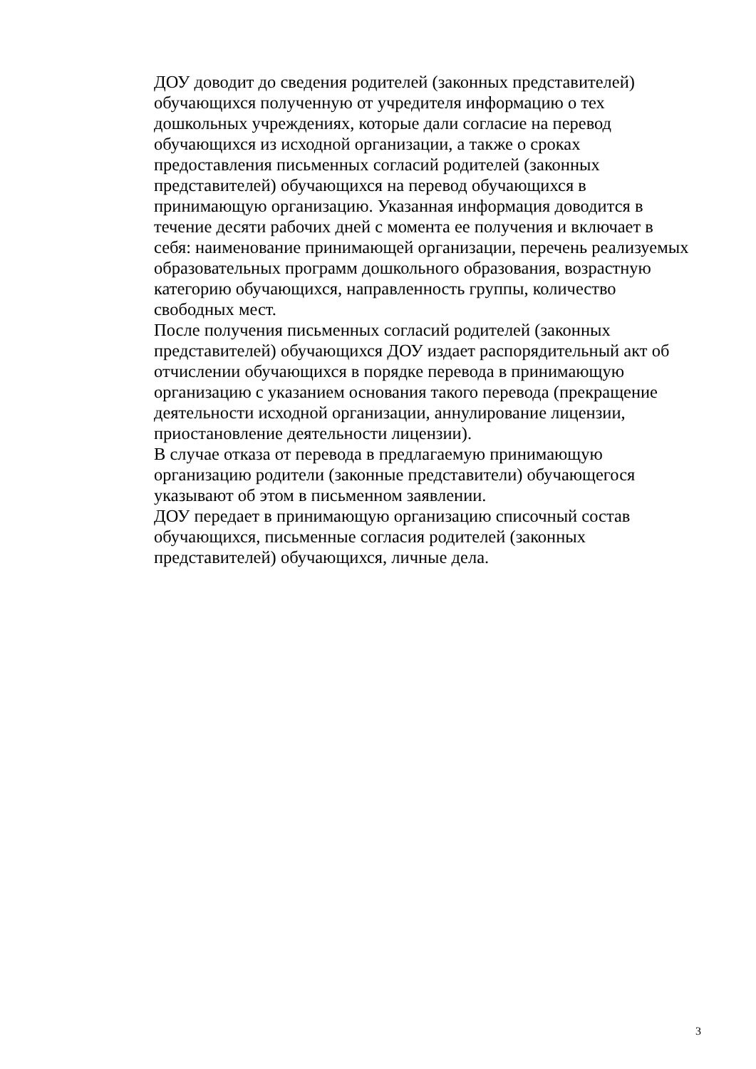ДОУ доводит до сведения родителей (законных представителей)
обучающихся полученную от учредителя информацию о тех
дошкольных учреждениях, которые дали согласие на перевод
обучающихся из исходной организации, а также о сроках
предоставления письменных согласий родителей (законных
представителей) обучающихся на перевод обучающихся в
принимающую организацию. Указанная информация доводится в
течение десяти рабочих дней с момента ее получения и включает в
себя: наименование принимающей организации, перечень реализуемых
образовательных программ дошкольного образования, возрастную
категорию обучающихся, направленность группы, количество
свободных мест.
После получения письменных согласий родителей (законных
представителей) обучающихся ДОУ издает распорядительный акт об
отчислении обучающихся в порядке перевода в принимающую
организацию с указанием основания такого перевода (прекращение
деятельности исходной организации, аннулирование лицензии,
приостановление деятельности лицензии).
В случае отказа от перевода в предлагаемую принимающую
организацию родители (законные представители) обучающегося
указывают об этом в письменном заявлении.
ДОУ передает в принимающую организацию списочный состав
обучающихся, письменные согласия родителей (законных
представителей) обучающихся, личные дела.
3